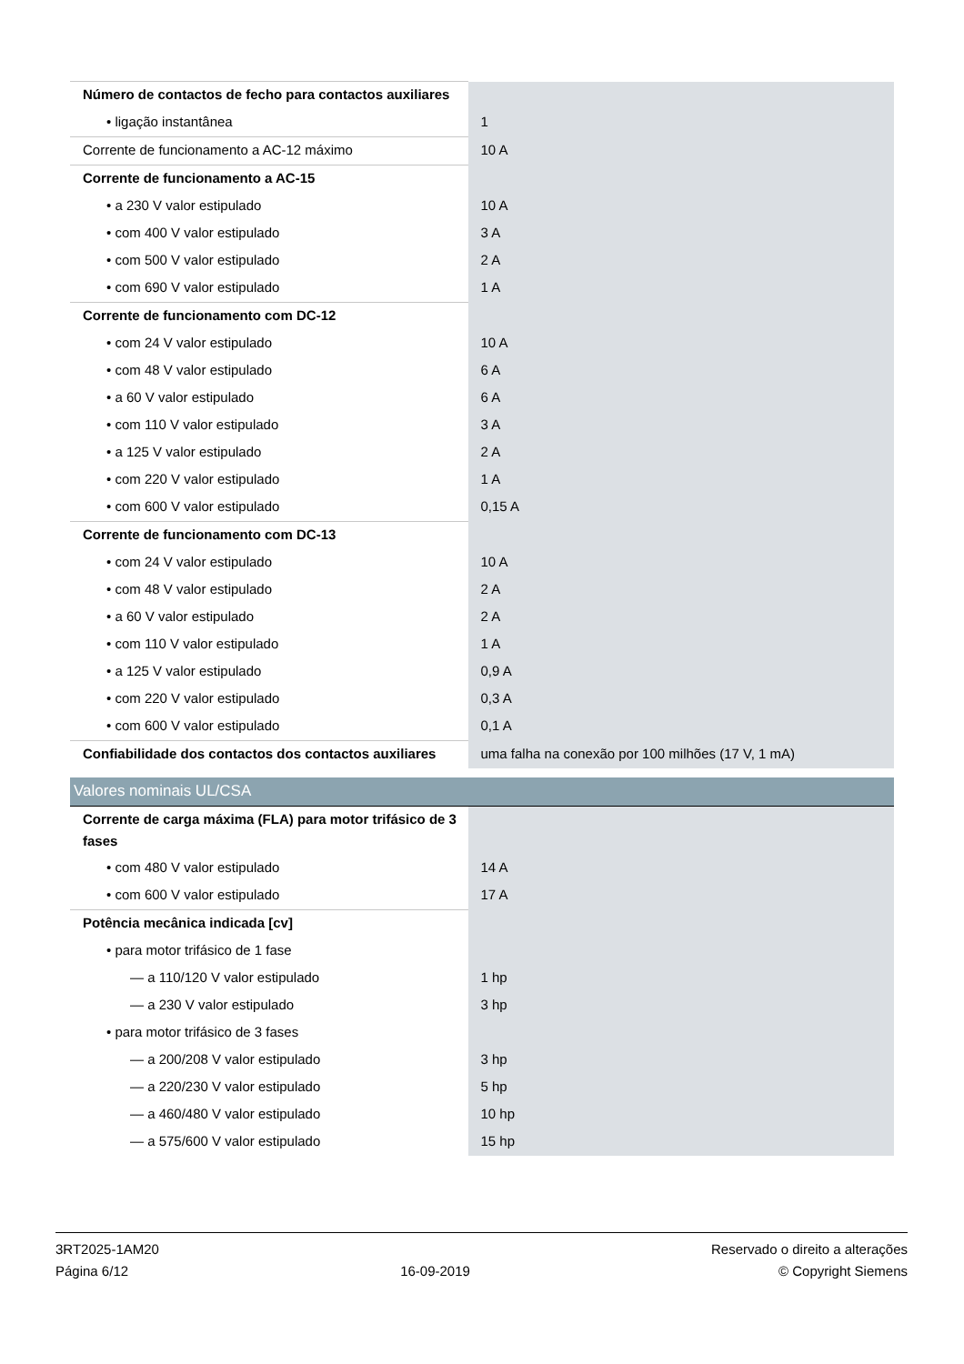| Número de contactos de fecho para contactos auxiliares | |
| • ligação instantânea | 1 |
| Corrente de funcionamento a AC-12 máximo | 10 A |
| Corrente de funcionamento a AC-15 | |
| • a 230 V valor estipulado | 10 A |
| • com 400 V valor estipulado | 3 A |
| • com 500 V valor estipulado | 2 A |
| • com 690 V valor estipulado | 1 A |
| Corrente de funcionamento com DC-12 | |
| • com 24 V valor estipulado | 10 A |
| • com 48 V valor estipulado | 6 A |
| • a 60 V valor estipulado | 6 A |
| • com 110 V valor estipulado | 3 A |
| • a 125 V valor estipulado | 2 A |
| • com 220 V valor estipulado | 1 A |
| • com 600 V valor estipulado | 0,15 A |
| Corrente de funcionamento com DC-13 | |
| • com 24 V valor estipulado | 10 A |
| • com 48 V valor estipulado | 2 A |
| • a 60 V valor estipulado | 2 A |
| • com 110 V valor estipulado | 1 A |
| • a 125 V valor estipulado | 0,9 A |
| • com 220 V valor estipulado | 0,3 A |
| • com 600 V valor estipulado | 0,1 A |
| Confiabilidade dos contactos dos contactos auxiliares | uma falha na conexão por 100 milhões (17 V, 1 mA) |
| Valores nominais UL/CSA | |
| Corrente de carga máxima (FLA) para motor trifásico de 3 fases | |
| • com 480 V valor estipulado | 14 A |
| • com 600 V valor estipulado | 17 A |
| Potência mecânica indicada [cv] | |
| • para motor trifásico de 1 fase | |
| — a 110/120 V valor estipulado | 1 hp |
| — a 230 V valor estipulado | 3 hp |
| • para motor trifásico de 3 fases | |
| — a 200/208 V valor estipulado | 3 hp |
| — a 220/230 V valor estipulado | 5 hp |
| — a 460/480 V valor estipulado | 10 hp |
| — a 575/600 V valor estipulado | 15 hp |
3RT2025-1AM20
Página 6/12
16-09-2019
Reservado o direito a alterações
© Copyright Siemens